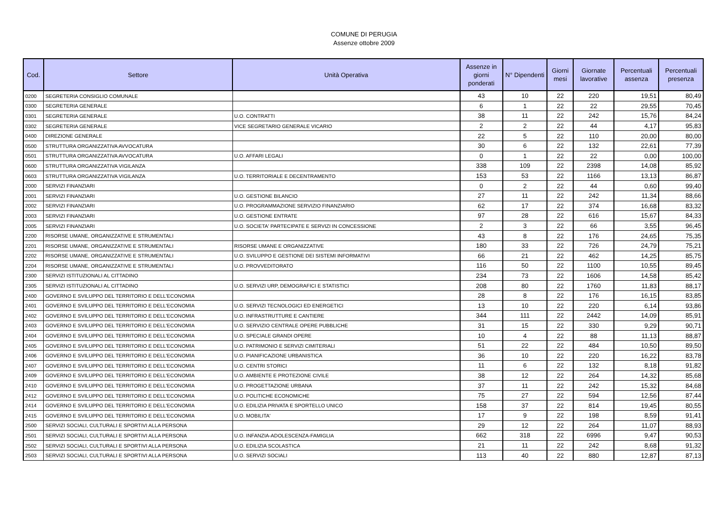COMUNE DI PERUGIA
Assenze ottobre 2009
| Cod. | Settore | Unità Operativa | Assenze in giorni ponderati | N° Dipendenti | Giorni mesi | Giornate lavorative | Percentuali assenza | Percentuali presenza |
| --- | --- | --- | --- | --- | --- | --- | --- | --- |
| 0200 | SEGRETERIA CONSIGLIO COMUNALE | | 43 | 10 | 22 | 220 | 19,51 | 80,49 |
| 0300 | SEGRETERIA GENERALE | | 6 | 1 | 22 | 22 | 29,55 | 70,45 |
| 0301 | SEGRETERIA GENERALE | U.O. CONTRATTI | 38 | 11 | 22 | 242 | 15,76 | 84,24 |
| 0302 | SEGRETERIA GENERALE | VICE SEGRETARIO GENERALE VICARIO | 2 | 2 | 22 | 44 | 4,17 | 95,83 |
| 0400 | DIREZIONE GENERALE | | 22 | 5 | 22 | 110 | 20,00 | 80,00 |
| 0500 | STRUTTURA ORGANIZZATIVA AVVOCATURA | | 30 | 6 | 22 | 132 | 22,61 | 77,39 |
| 0501 | STRUTTURA ORGANIZZATIVA AVVOCATURA | U.O. AFFARI LEGALI | 0 | 1 | 22 | 22 | 0,00 | 100,00 |
| 0600 | STRUTTURA ORGANIZZATIVA VIGILANZA | | 338 | 109 | 22 | 2398 | 14,08 | 85,92 |
| 0603 | STRUTTURA ORGANIZZATIVA VIGILANZA | U.O. TERRITORIALE E DECENTRAMENTO | 153 | 53 | 22 | 1166 | 13,13 | 86,87 |
| 2000 | SERVIZI FINANZIARI | | 0 | 2 | 22 | 44 | 0,60 | 99,40 |
| 2001 | SERVIZI FINANZIARI | U.O. GESTIONE BILANCIO | 27 | 11 | 22 | 242 | 11,34 | 88,66 |
| 2002 | SERVIZI FINANZIARI | U.O. PROGRAMMAZIONE SERVIZIO FINANZIARIO | 62 | 17 | 22 | 374 | 16,68 | 83,32 |
| 2003 | SERVIZI FINANZIARI | U.O. GESTIONE ENTRATE | 97 | 28 | 22 | 616 | 15,67 | 84,33 |
| 2005 | SERVIZI FINANZIARI | U.O. SOCIETA' PARTECIPATE E SERVIZI IN CONCESSIONE | 2 | 3 | 22 | 66 | 3,55 | 96,45 |
| 2200 | RISORSE UMANE, ORGANIZZATIVE E STRUMENTALI | | 43 | 8 | 22 | 176 | 24,65 | 75,35 |
| 2201 | RISORSE UMANE, ORGANIZZATIVE E STRUMENTALI | RISORSE UMANE E ORGANIZZATIVE | 180 | 33 | 22 | 726 | 24,79 | 75,21 |
| 2202 | RISORSE UMANE, ORGANIZZATIVE E STRUMENTALI | U.O. SVILUPPO E GESTIONE DEI SISTEMI INFORMATIVI | 66 | 21 | 22 | 462 | 14,25 | 85,75 |
| 2204 | RISORSE UMANE, ORGANIZZATIVE E STRUMENTALI | U.O. PROVVEDITORATO | 116 | 50 | 22 | 1100 | 10,55 | 89,45 |
| 2300 | SERVIZI ISTITUZIONALI AL CITTADINO | | 234 | 73 | 22 | 1606 | 14,58 | 85,42 |
| 2305 | SERVIZI ISTITUZIONALI AL CITTADINO | U.O. SERVIZI URP, DEMOGRAFICI E STATISTICI | 208 | 80 | 22 | 1760 | 11,83 | 88,17 |
| 2400 | GOVERNO E SVILUPPO DEL TERRITORIO E DELL'ECONOMIA | | 28 | 8 | 22 | 176 | 16,15 | 83,85 |
| 2401 | GOVERNO E SVILUPPO DEL TERRITORIO E DELL'ECONOMIA | U.O. SERVIZI TECNOLOGICI ED ENERGETICI | 13 | 10 | 22 | 220 | 6,14 | 93,86 |
| 2402 | GOVERNO E SVILUPPO DEL TERRITORIO E DELL'ECONOMIA | U.O. INFRASTRUTTURE E CANTIERE | 344 | 111 | 22 | 2442 | 14,09 | 85,91 |
| 2403 | GOVERNO E SVILUPPO DEL TERRITORIO E DELL'ECONOMIA | U.O. SERVIZIO CENTRALE OPERE PUBBLICHE | 31 | 15 | 22 | 330 | 9,29 | 90,71 |
| 2404 | GOVERNO E SVILUPPO DEL TERRITORIO E DELL'ECONOMIA | U.O. SPECIALE GRANDI OPERE | 10 | 4 | 22 | 88 | 11,13 | 88,87 |
| 2405 | GOVERNO E SVILUPPO DEL TERRITORIO E DELL'ECONOMIA | U.O. PATRIMONIO E SERVIZI CIMITERIALI | 51 | 22 | 22 | 484 | 10,50 | 89,50 |
| 2406 | GOVERNO E SVILUPPO DEL TERRITORIO E DELL'ECONOMIA | U.O. PIANIFICAZIONE URBANISTICA | 36 | 10 | 22 | 220 | 16,22 | 83,78 |
| 2407 | GOVERNO E SVILUPPO DEL TERRITORIO E DELL'ECONOMIA | U.O. CENTRI STORICI | 11 | 6 | 22 | 132 | 8,18 | 91,82 |
| 2409 | GOVERNO E SVILUPPO DEL TERRITORIO E DELL'ECONOMIA | U.O. AMBIENTE E PROTEZIONE CIVILE | 38 | 12 | 22 | 264 | 14,32 | 85,68 |
| 2410 | GOVERNO E SVILUPPO DEL TERRITORIO E DELL'ECONOMIA | U.O. PROGETTAZIONE URBANA | 37 | 11 | 22 | 242 | 15,32 | 84,68 |
| 2412 | GOVERNO E SVILUPPO DEL TERRITORIO E DELL'ECONOMIA | U.O. POLITICHE ECONOMICHE | 75 | 27 | 22 | 594 | 12,56 | 87,44 |
| 2414 | GOVERNO E SVILUPPO DEL TERRITORIO E DELL'ECONOMIA | U.O. EDILIZIA PRIVATA E SPORTELLO UNICO | 158 | 37 | 22 | 814 | 19,45 | 80,55 |
| 2415 | GOVERNO E SVILUPPO DEL TERRITORIO E DELL'ECONOMIA | U.O. MOBILITA' | 17 | 9 | 22 | 198 | 8,59 | 91,41 |
| 2500 | SERVIZI SOCIALI, CULTURALI E SPORTIVI ALLA PERSONA | | 29 | 12 | 22 | 264 | 11,07 | 88,93 |
| 2501 | SERVIZI SOCIALI, CULTURALI E SPORTIVI ALLA PERSONA | U.O. INFANZIA-ADOLESCENZA-FAMIGLIA | 662 | 318 | 22 | 6996 | 9,47 | 90,53 |
| 2502 | SERVIZI SOCIALI, CULTURALI E SPORTIVI ALLA PERSONA | U.O. EDILIZIA SCOLASTICA | 21 | 11 | 22 | 242 | 8,68 | 91,32 |
| 2503 | SERVIZI SOCIALI, CULTURALI E SPORTIVI ALLA PERSONA | U.O. SERVIZI SOCIALI | 113 | 40 | 22 | 880 | 12,87 | 87,13 |